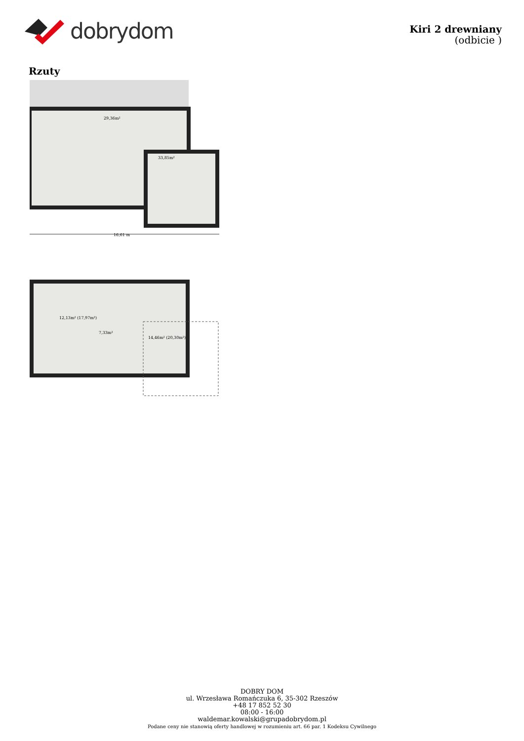dobrydom
Kiri 2 drewniany
(odbicie )
Rzuty
16,61 m
29,36m²
33,85m²
12,13m² (17,97m²)
7,33m²
14,46m² (20,30m²)
DOBRY DOM
ul. Wrzesława Romańczuka 6, 35-302 Rzeszów
+48 17 852 52 30
08:00 - 16:00
waldemar.kowalski@grupadobrydom.pl
Podane ceny nie stanowią oferty handlowej w rozumieniu art. 66 par. 1 Kodeksu Cywilnego